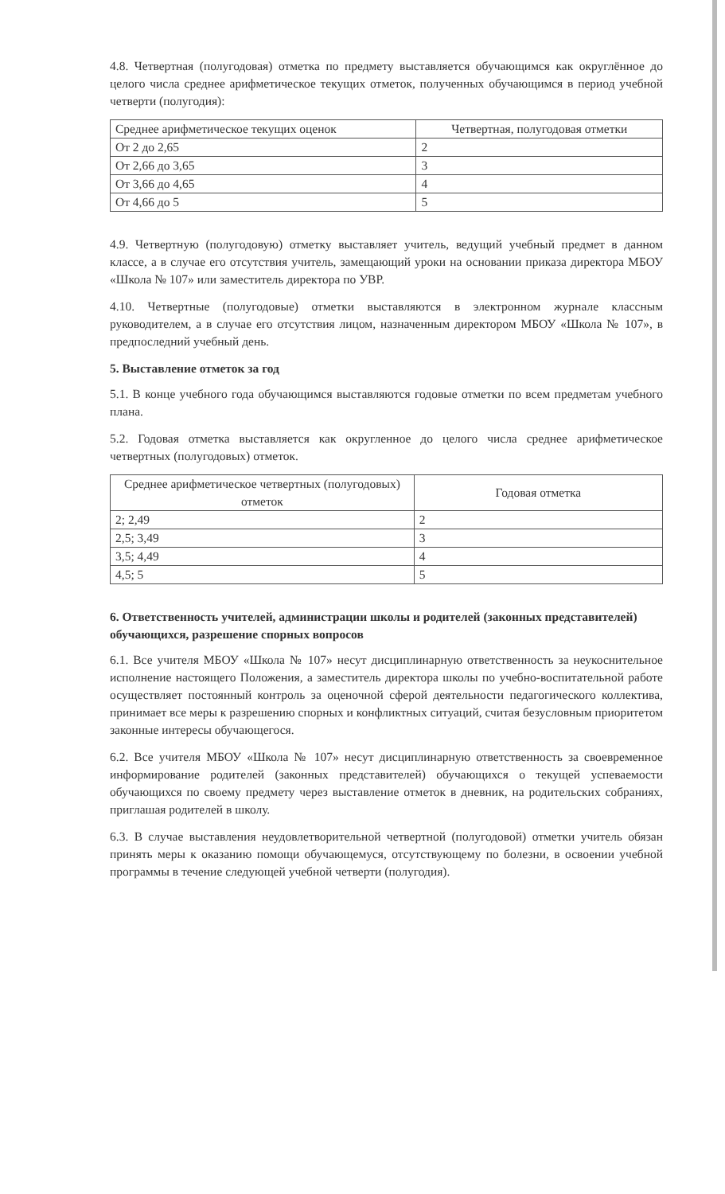4.8. Четвертная (полугодовая) отметка по предмету выставляется обучающимся как округлённое до целого числа среднее арифметическое текущих отметок, полученных обучающимся в период учебной четверти (полугодия):
| Среднее арифметическое текущих оценок | Четвертная, полугодовая отметки |
| От 2 до 2,65 | 2 |
| От 2,66 до 3,65 | 3 |
| От 3,66 до 4,65 | 4 |
| От 4,66 до 5 | 5 |
4.9. Четвертную (полугодовую) отметку выставляет учитель, ведущий учебный предмет в данном классе, а в случае его отсутствия учитель, замещающий уроки на основании приказа директора МБОУ «Школа № 107» или заместитель директора по УВР.
4.10. Четвертные (полугодовые) отметки выставляются в электронном журнале классным руководителем, а в случае его отсутствия лицом, назначенным директором МБОУ «Школа № 107», в предпоследний учебный день.
5. Выставление отметок за год
5.1. В конце учебного года обучающимся выставляются годовые отметки по всем предметам учебного плана.
5.2. Годовая отметка выставляется как округленное до целого числа среднее арифметическое четвертных (полугодовых) отметок.
| Среднее арифметическое четвертных (полугодовых) отметок | Годовая отметка |
| 2; 2,49 | 2 |
| 2,5; 3,49 | 3 |
| 3,5; 4,49 | 4 |
| 4,5; 5 | 5 |
6. Ответственность учителей, администрации школы и родителей (законных представителей) обучающихся, разрешение спорных вопросов
6.1. Все учителя МБОУ «Школа № 107» несут дисциплинарную ответственность за неукоснительное исполнение настоящего Положения, а заместитель директора школы по учебно-воспитательной работе осуществляет постоянный контроль за оценочной сферой деятельности педагогического коллектива, принимает все меры к разрешению спорных и конфликтных ситуаций, считая безусловным приоритетом законные интересы обучающегося.
6.2. Все учителя МБОУ «Школа № 107» несут дисциплинарную ответственность за своевременное информирование родителей (законных представителей) обучающихся о текущей успеваемости обучающихся по своему предмету через выставление отметок в дневник, на родительских собраниях, приглашая родителей в школу.
6.3. В случае выставления неудовлетворительной четвертной (полугодовой) отметки учитель обязан принять меры к оказанию помощи обучающемуся, отсутствующему по болезни, в освоении учебной программы в течение следующей учебной четверти (полугодия).